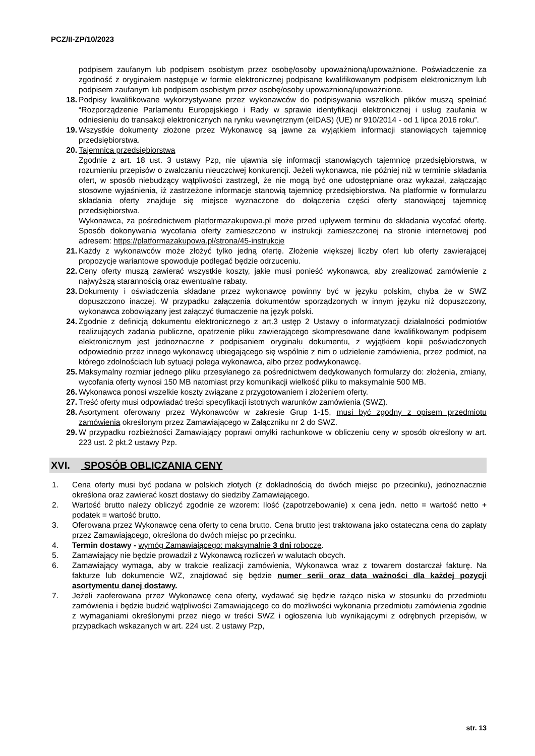PCZ/II-ZP/10/2023
podpisem zaufanym lub podpisem osobistym przez osobę/osoby upoważnioną/upoważnione. Poświadczenie za zgodność z oryginałem następuje w formie elektronicznej podpisane kwalifikowanym podpisem elektronicznym lub podpisem zaufanym lub podpisem osobistym przez osobę/osoby upoważnioną/upoważnione.
18. Podpisy kwalifikowane wykorzystywane przez wykonawców do podpisywania wszelkich plików muszą spełniać “Rozporządzenie Parlamentu Europejskiego i Rady w sprawie identyfikacji elektronicznej i usług zaufania w odniesieniu do transakcji elektronicznych na rynku wewnętrznym (eIDAS) (UE) nr 910/2014 - od 1 lipca 2016 roku”.
19. Wszystkie dokumenty złożone przez Wykonawcę są jawne za wyjątkiem informacji stanowiących tajemnicę przedsiębiorstwa.
20. Tajemnica przedsiębiorstwa
Zgodnie z art. 18 ust. 3 ustawy Pzp, nie ujawnia się informacji stanowiących tajemnicę przedsiębiorstwa, w rozumieniu przepisów o zwalczaniu nieuczciwej konkurencji. Jeżeli wykonawca, nie później niż w terminie składania ofert, w sposób niebudzący wątpliwości zastrzegł, że nie mogą być one udostępniane oraz wykazał, załączając stosowne wyjaśnienia, iż zastrzeżone informacje stanowią tajemnicę przedsiębiorstwa. Na platformie w formularzu składania oferty znajduje się miejsce wyznaczone do dołączenia części oferty stanowiącej tajemnicę przedsiębiorstwa.
Wykonawca, za pośrednictwem platformazakupowa.pl może przed upływem terminu do składania wycofać ofertę. Sposób dokonywania wycofania oferty zamieszczono w instrukcji zamieszczonej na stronie internetowej pod adresem: https://platformazakupowa.pl/strona/45-instrukcje
21. Każdy z wykonawców może złożyć tylko jedną ofertę. Złożenie większej liczby ofert lub oferty zawierającej propozycje wariantowe spowoduje podlegać będzie odrzuceniu.
22. Ceny oferty muszą zawierać wszystkie koszty, jakie musi ponieść wykonawca, aby zrealizować zamówienie z najwyższą starannością oraz ewentualne rabaty.
23. Dokumenty i oświadczenia składane przez wykonawcę powinny być w języku polskim, chyba że w SWZ dopuszczono inaczej. W przypadku załączenia dokumentów sporządzonych w innym języku niż dopuszczony, wykonawca zobowiązany jest załączyć tłumaczenie na język polski.
24. Zgodnie z definicją dokumentu elektronicznego z art.3 ustęp 2 Ustawy o informatyzacji działalności podmiotów realizujących zadania publiczne, opatrzenie pliku zawierającego skompresowane dane kwalifikowanym podpisem elektronicznym jest jednoznaczne z podpisaniem oryginału dokumentu, z wyjątkiem kopii poświadczonych odpowiednio przez innego wykonawcę ubiegającego się wspólnie z nim o udzielenie zamówienia, przez podmiot, na którego zdolnościach lub sytuacji polega wykonawca, albo przez podwykonawcę.
25. Maksymalny rozmiar jednego pliku przesyłanego za pośrednictwem dedykowanych formularzy do: złożenia, zmiany, wycofania oferty wynosi 150 MB natomiast przy komunikacji wielkość pliku to maksymalnie 500 MB.
26. Wykonawca ponosi wszelkie koszty związane z przygotowaniem i złożeniem oferty.
27. Treść oferty musi odpowiadać treści specyfikacji istotnych warunków zamówienia (SWZ).
28. Asortyment oferowany przez Wykonawców w zakresie Grup 1-15, musi być zgodny z opisem przedmiotu zamówienia określonym przez Zamawiającego w Załączniku nr 2 do SWZ.
29. W przypadku rozbieżności Zamawiający poprawi omyłki rachunkowe w obliczeniu ceny w sposób określony w art. 223 ust. 2 pkt.2 ustawy Pzp.
XVI. SPOSÓB OBLICZANIA CENY
1. Cena oferty musi być podana w polskich złotych (z dokładnością do dwóch miejsc po przecinku), jednoznacznie określona oraz zawierać koszt dostawy do siedziby Zamawiającego.
2. Wartość brutto należy obliczyć zgodnie ze wzorem: Ilość (zapotrzebowanie) x cena jedn. netto = wartość netto + podatek = wartość brutto.
3. Oferowana przez Wykonawcę cena oferty to cena brutto. Cena brutto jest traktowana jako ostateczna cena do zapłaty przez Zamawiającego, określona do dwóch miejsc po przecinku.
4. Termin dostawy - wymóg Zamawiającego: maksymalnie 3 dni robocze.
5. Zamawiający nie będzie prowadził z Wykonawcą rozliczeń w walutach obcych.
6. Zamawiający wymaga, aby w trakcie realizacji zamówienia, Wykonawca wraz z towarem dostarczał fakturę. Na fakturze lub dokumencie WZ, znajdować się będzie numer serii oraz data ważności dla każdej pozycji asortymentu danej dostawy.
7. Jeżeli zaoferowana przez Wykonawcę cena oferty, wydawać się będzie rażąco niska w stosunku do przedmiotu zamówienia i będzie budzić wątpliwości Zamawiającego co do możliwości wykonania przedmiotu zamówienia zgodnie z wymaganiami określonymi przez niego w treści SWZ i ogłoszenia lub wynikającymi z odrębnych przepisów, w przypadkach wskazanych w art. 224 ust. 2 ustawy Pzp,
str. 13